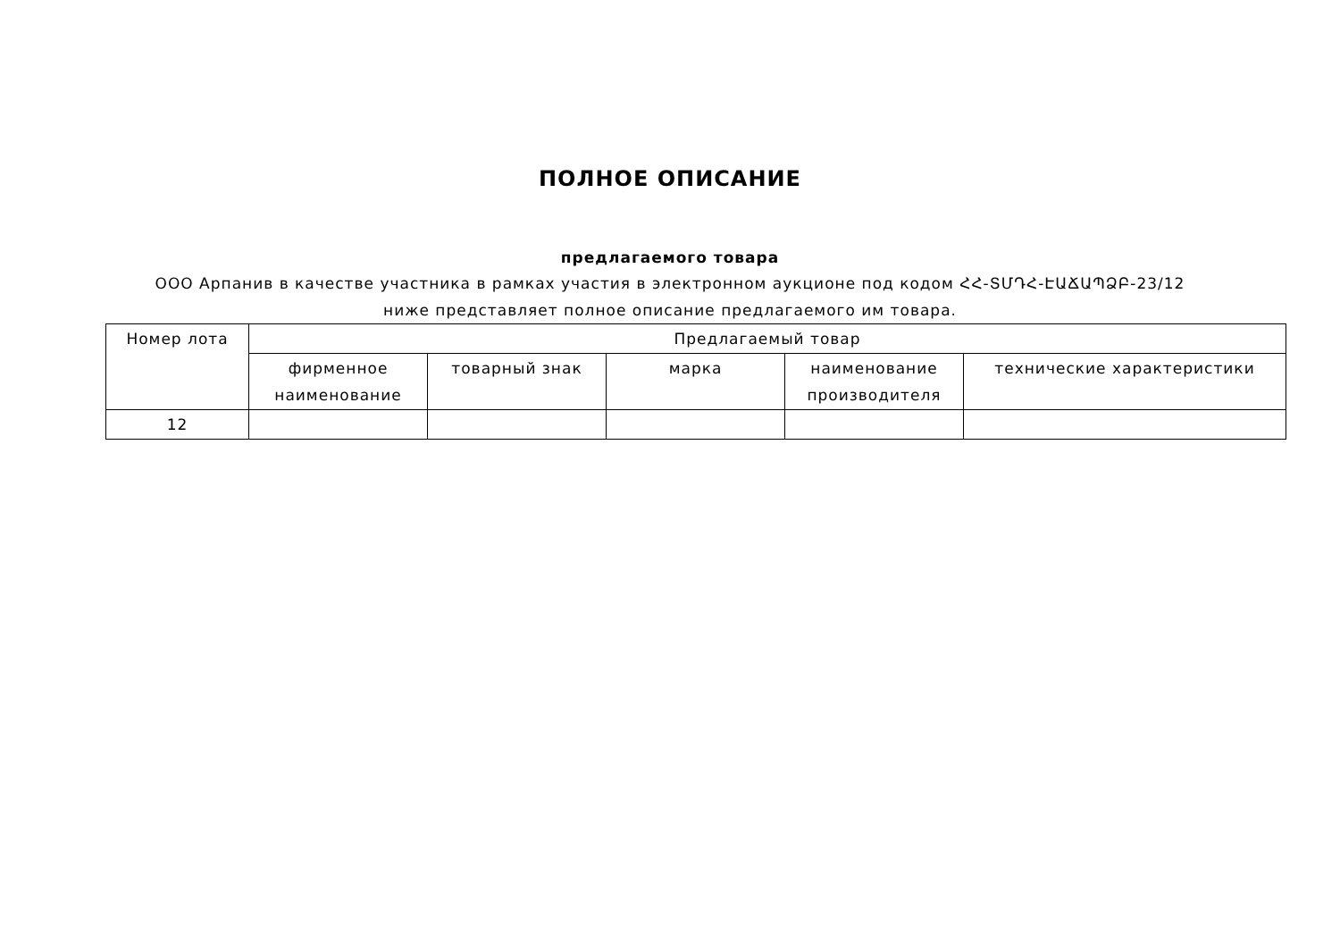ПОЛНОЕ ОПИСАНИЕ
предлагаемого товара
ООО Арпанив в качестве участника в рамках участия в электронном аукционе под кодом ՀՀ-ՏՄԴՀ-ԷԱՃԱՊՁԲ-23/12 ниже представляет полное описание предлагаемого им товара.
| Номер лота | Предлагаемый товар | | | | |
| --- | --- | --- | --- | --- | --- |
| | фирменное наименование | товарный знак | марка | наименование производителя | технические характеристики |
| 12 | | | | | |